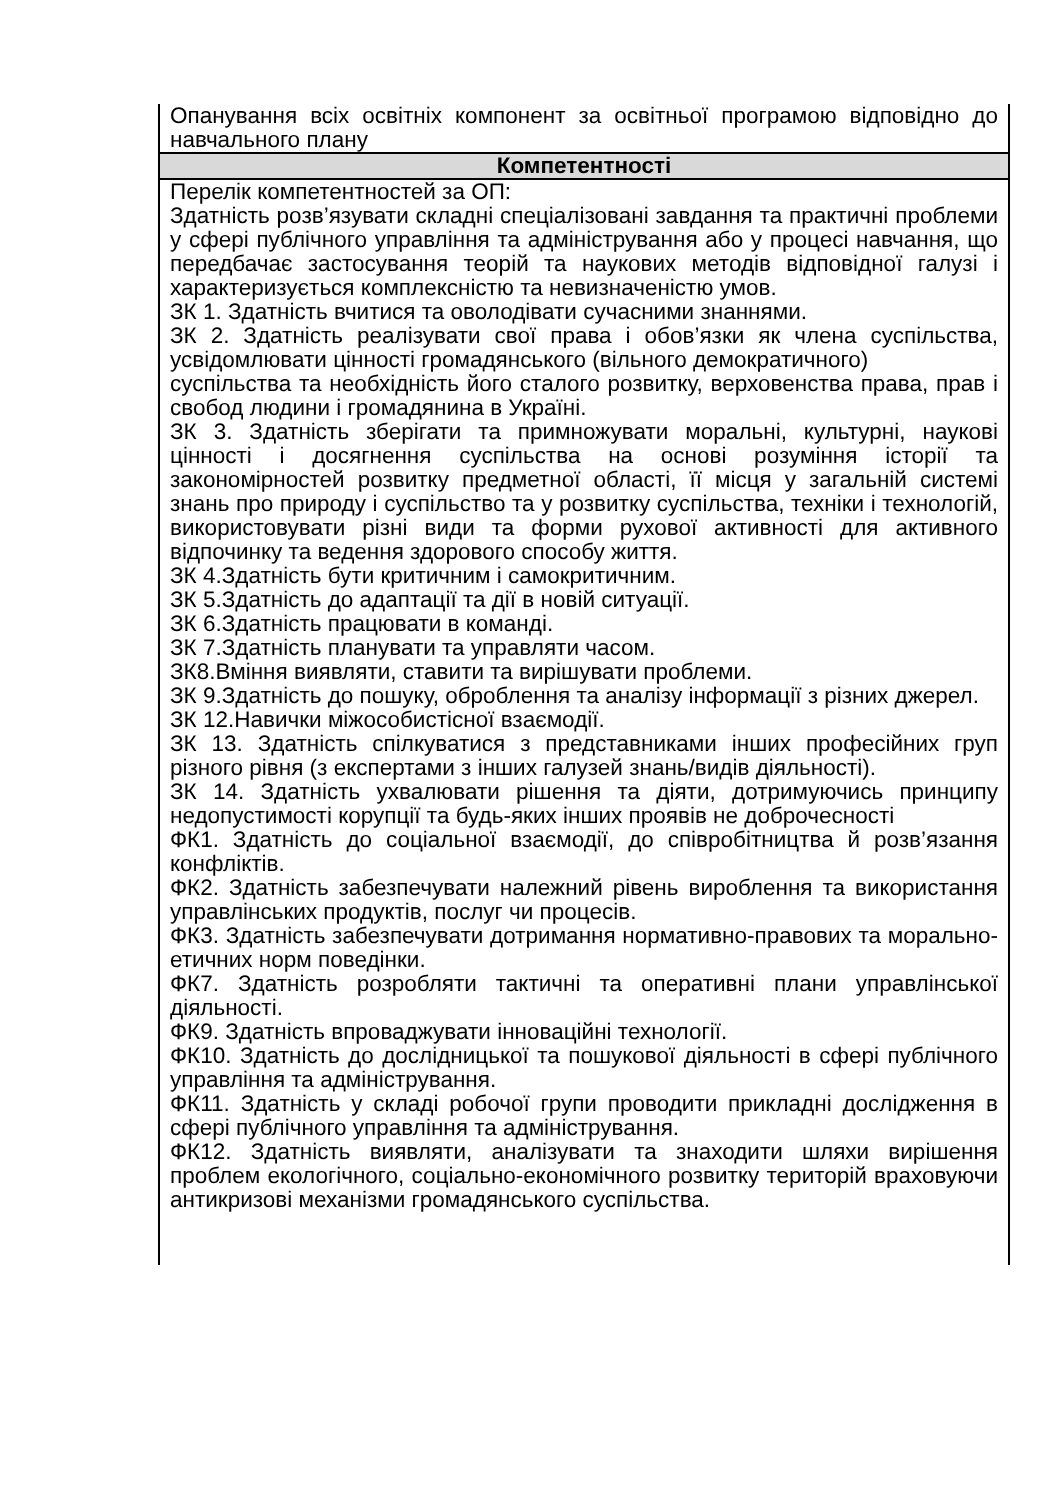| Опанування всіх освітніх компонент за освітньої програмою відповідно до навчального плану |
| Компетентності |
| Перелік компетентностей за ОП: Здатність розв’язувати складні спеціалізовані завдання та практичні проблеми у сфері публічного управління та адміністрування або у процесі навчання, що передбачає застосування теорій та наукових методів відповідної галузі і характеризується комплексністю та невизначеністю умов. ЗК 1. Здатність вчитися та оволодівати сучасними знаннями. ЗК 2. Здатність реалізувати свої права і обов’язки як члена суспільства, усвідомлювати цінності громадянського (вільного демократичного) суспільства та необхідність його сталого розвитку, верховенства права, прав і свобод людини і громадянина в Україні. ЗК 3. Здатність зберігати та примножувати моральні, культурні, наукові цінності і досягнення суспільства на основі розуміння історії та закономірностей розвитку предметної області, її місця у загальній системі знань про природу і суспільство та у розвитку суспільства, техніки і технологій, використовувати різні види та форми рухової активності для активного відпочинку та ведення здорового способу життя. ЗК 4.Здатність бути критичним і самокритичним. ЗК 5.Здатність до адаптації та дії в новій ситуації. ЗК 6.Здатність працювати в команді. ЗК 7.Здатність планувати та управляти часом. ЗК8.Вміння виявляти, ставити та вирішувати проблеми. ЗК 9.Здатність до пошуку, оброблення та аналізу інформації з різних джерел. ЗК 12.Навички міжособистісної взаємодії. ЗК 13. Здатність спілкуватися з представниками інших професійних груп різного рівня (з експертами з інших галузей знань/видів діяльності). ЗК 14. Здатність ухвалювати рішення та діяти, дотримуючись принципу недопустимості корупції та будь-яких інших проявів не доброчесності ФК1. Здатність до соціальної взаємодії, до співробітництва й розв’язання конфліктів. ФК2. Здатність забезпечувати належний рівень вироблення та використання управлінських продуктів, послуг чи процесів. ФК3. Здатність забезпечувати дотримання нормативно-правових та морально-етичних норм поведінки. ФК7. Здатність розробляти тактичні та оперативні плани управлінської діяльності. ФК9. Здатність впроваджувати інноваційні технології. ФК10. Здатність до дослідницької та пошукової діяльності в сфері публічного управління та адміністрування. ФК11. Здатність у складі робочої групи проводити прикладні дослідження в сфері публічного управління та адміністрування. ФК12. Здатність виявляти, аналізувати та знаходити шляхи вирішення проблем екологічного, соціально-економічного розвитку територій враховуючи антикризові механізми громадянського суспільства. |